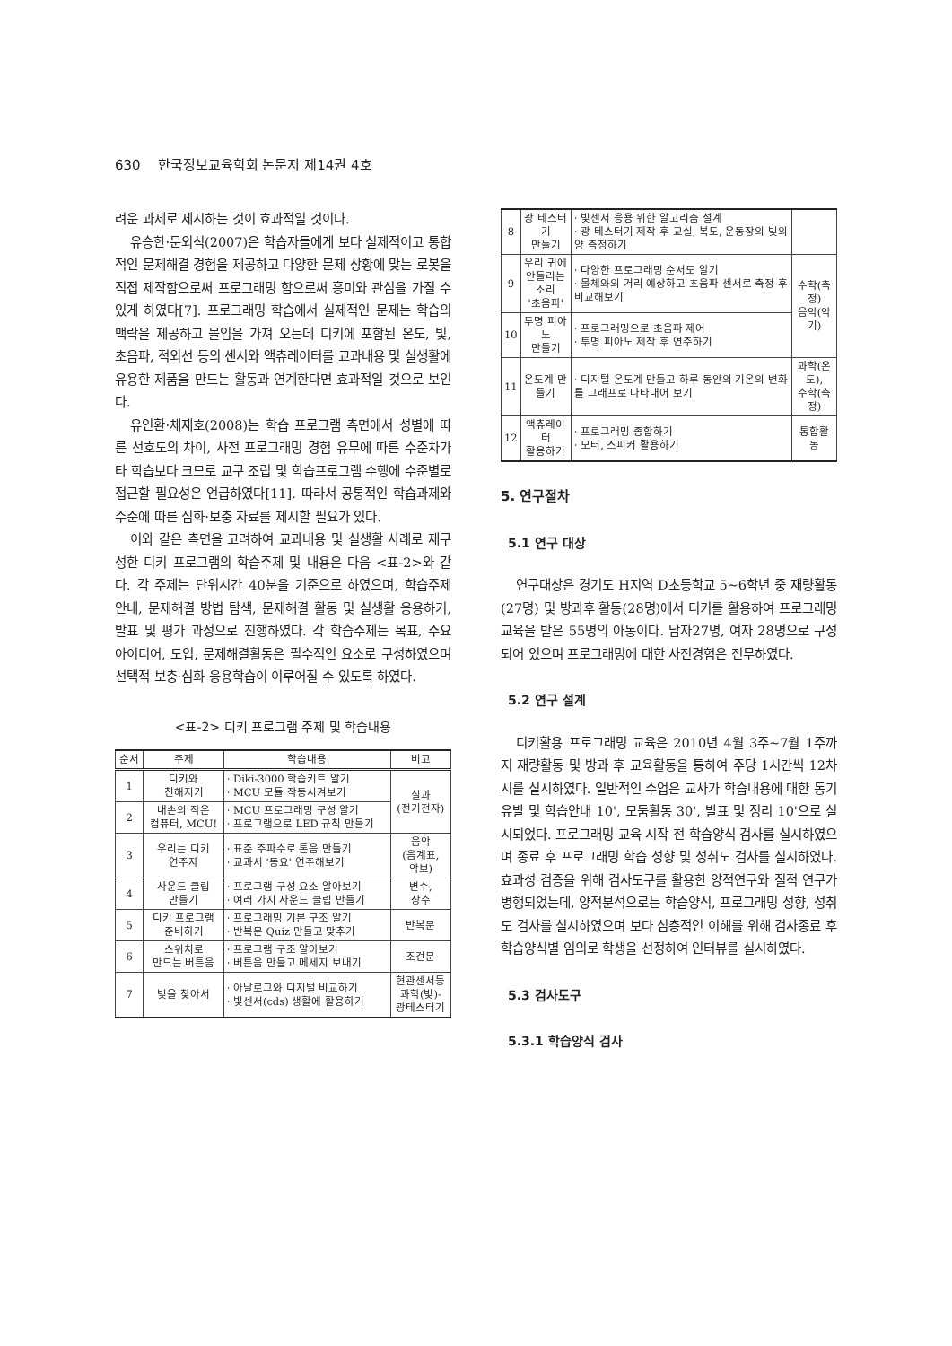630 한국정보교육학회 논문지 제14권 4호
려운 과제로 제시하는 것이 효과적일 것이다.
유승한·문외식(2007)은 학습자들에게 보다 실제적이고 통합적인 문제해결 경험을 제공하고 다양한 문제 상황에 맞는 로봇을 직접 제작함으로써 프로그래밍 함으로써 흥미와 관심을 가질 수 있게 하였다[7]. 프로그래밍 학습에서 실제적인 문제는 학습의 맥락을 제공하고 몰입을 가져 오는데 디키에 포함된 온도, 빛, 초음파, 적외선 등의 센서와 액츄레이터를 교과내용 및 실생활에 유용한 제품을 만드는 활동과 연계한다면 효과적일 것으로 보인다.
유인환·채재호(2008)는 학습 프로그램 측면에서 성별에 따른 선호도의 차이, 사전 프로그래밍 경험 유무에 따른 수준차가 타 학습보다 크므로 교구 조립 및 학습프로그램 수행에 수준별로 접근할 필요성은 언급하였다[11]. 따라서 공통적인 학습과제와 수준에 따른 심화·보충 자료를 제시할 필요가 있다.
이와 같은 측면을 고려하여 교과내용 및 실생활 사례로 재구성한 디키 프로그램의 학습주제 및 내용은 다음 <표-2>와 같다. 각 주제는 단위시간 40분을 기준으로 하였으며, 학습주제 안내, 문제해결 방법 탐색, 문제해결 활동 및 실생활 응용하기, 발표 및 평가 과정으로 진행하였다. 각 학습주제는 목표, 주요 아이디어, 도입, 문제해결활동은 필수적인 요소로 구성하였으며 선택적 보충·심화 응용학습이 이루어질 수 있도록 하였다.
<표-2> 디키 프로그램 주제 및 학습내용
| 순서 | 주제 | 학습내용 | 비고 |
| --- | --- | --- | --- |
| 1 | 디키와 친해지기 | · Diki-3000 학습키트 알기 · MCU 모듈 작동시켜보기 | 실과 (전기전자) |
| 2 | 내손의 작은 컴퓨터, MCU! | · MCU 프로그래밍 구성 알기 · 프로그램으로 LED 규칙 만들기 | |
| 3 | 우리는 디키 연주자 | · 표준 주파수로 톤음 만들기 · 교과서 '동요' 연주해보기 | 음악 (음계표, 악보) |
| 4 | 사운드 클립 만들기 | · 프로그램 구성 요소 알아보기 · 여러 가지 사운드 클립 만들기 | 변수, 상수 |
| 5 | 디키 프로그램 준비하기 | · 프로그래밍 기본 구조 알기 · 반복문 Quiz 만들고 맞추기 | 반복문 |
| 6 | 스위치로 만드는 버튼음 | · 프로그램 구조 알아보기 · 버튼음 만들고 메세지 보내기 | 조건문 |
| 7 | 빛을 찾아서 | · 아날로그와 디지털 비교하기 · 빛센서(cds) 생활에 활용하기 | 현관센서등 과학(빛)- 광테스터기 |
| 8 | 광 테스터기 만들기 | · 빛센서 응용 위한 알고리즘 설계 · 광 테스터기 제작 후 교실, 복도, 운동장의 빛의 양 측정하기 | |
| 9 | 우리 귀에 안들리는 소리 '초음파' | · 다양한 프로그래밍 순서도 알기 · 물체와의 거리 예상하고 초음파 센서로 측정 후 비교해보기 | 수학(측정) 음악(악기) |
| 10 | 투명 피아노 만들기 | · 프로그래밍으로 초음파 제어 · 투명 피아노 제작 후 연주하기 | |
| 11 | 온도계 만들기 | · 디지털 온도계 만들고 하루 동안의 기온의 변화를 그래프로 나타내어 보기 | 과학(온도), 수학(측정) |
| 12 | 액츄레이터 활용하기 | · 프로그래밍 종합하기 · 모터, 스피커 활용하기 | 통합활동 |
5. 연구절차
5.1 연구 대상
연구대상은 경기도 H지역 D초등학교 5~6학년 중 재량활동(27명) 및 방과후 활동(28명)에서 디키를 활용하여 프로그래밍 교육을 받은 55명의 아동이다. 남자27명, 여자 28명으로 구성되어 있으며 프로그래밍에 대한 사전경험은 전무하였다.
5.2 연구 설계
디키활용 프로그래밍 교육은 2010년 4월 3주~7월 1주까지 재량활동 및 방과 후 교육활동을 통하여 주당 1시간씩 12차시를 실시하였다. 일반적인 수업은 교사가 학습내용에 대한 동기유발 및 학습안내 10', 모둠활동 30', 발표 및 정리 10'으로 실시되었다. 프로그래밍 교육 시작 전 학습양식 검사를 실시하였으며 종료 후 프로그래밍 학습 성향 및 성취도 검사를 실시하였다. 효과성 검증을 위해 검사도구를 활용한 양적연구와 질적 연구가 병행되었는데, 양적분석으로는 학습양식, 프로그래밍 성향, 성취도 검사를 실시하였으며 보다 심층적인 이해를 위해 검사종료 후 학습양식별 임의로 학생을 선정하여 인터뷰를 실시하였다.
5.3 검사도구
5.3.1 학습양식 검사